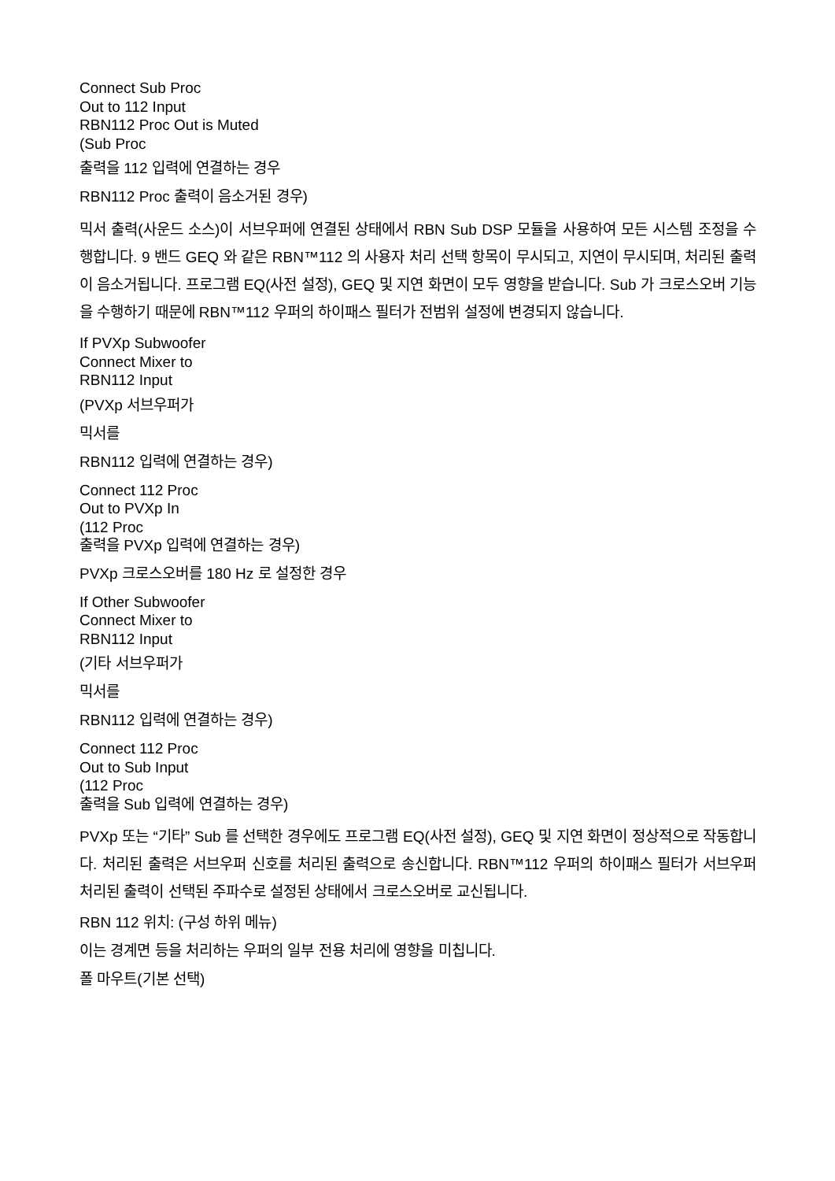Connect Sub Proc
Out to 112 Input
RBN112 Proc Out is Muted
(Sub Proc
출력을 112 입력에 연결하는 경우
RBN112 Proc 출력이 음소거된 경우)
믹서 출력(사운드 소스)이 서브우퍼에 연결된 상태에서 RBN Sub DSP 모듈을 사용하여 모든 시스템 조정을 수행합니다. 9 밴드 GEQ 와 같은 RBN™112 의 사용자 처리 선택 항목이 무시되고, 지연이 무시되며, 처리된 출력이 음소거됩니다. 프로그램 EQ(사전 설정), GEQ 및 지연 화면이 모두 영향을 받습니다. Sub 가 크로스오버 기능을 수행하기 때문에 RBN™112 우퍼의 하이패스 필터가 전범위 설정에 변경되지 않습니다.
If PVXp Subwoofer
Connect Mixer to
RBN112 Input
(PVXp 서브우퍼가
믹서를
RBN112 입력에 연결하는 경우)
Connect 112 Proc
Out to PVXp In
(112 Proc
출력을 PVXp 입력에 연결하는 경우)
PVXp 크로스오버를 180 Hz 로 설정한 경우
If Other Subwoofer
Connect Mixer to
RBN112 Input
(기타 서브우퍼가
믹서를
RBN112 입력에 연결하는 경우)
Connect 112 Proc
Out to Sub Input
(112 Proc
출력을 Sub 입력에 연결하는 경우)
PVXp 또는 “기타” Sub 를 선택한 경우에도 프로그램 EQ(사전 설정), GEQ 및 지연 화면이 정상적으로 작동합니다. 처리된 출력은 서브우퍼 신호를 처리된 출력으로 송신합니다. RBN™112 우퍼의 하이패스 필터가 서브우퍼 처리된 출력이 선택된 주파수로 설정된 상태에서 크로스오버로 교신됩니다.
RBN 112 위치: (구성 하위 메뉴)
이는 경계면 등을 처리하는 우퍼의 일부 전용 처리에 영향을 미칩니다.
폴 마우트(기본 선택)